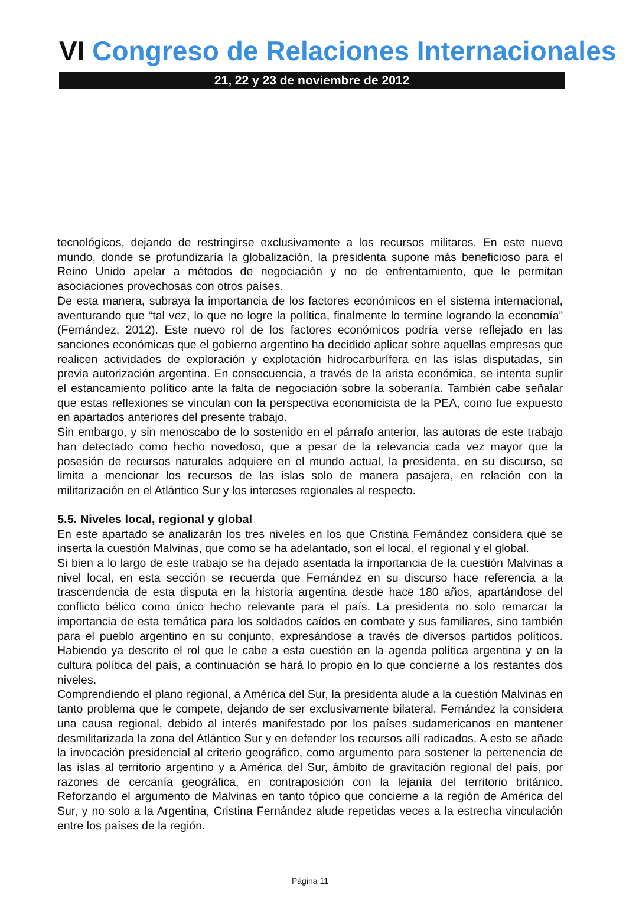VI Congreso de Relaciones Internacionales
21, 22 y 23 de noviembre de 2012
tecnológicos, dejando de restringirse exclusivamente a los recursos militares. En este nuevo mundo, donde se profundizaría la globalización, la presidenta supone más beneficioso para el Reino Unido apelar a métodos de negociación y no de enfrentamiento, que le permitan asociaciones provechosas con otros países.
De esta manera, subraya la importancia de los factores económicos en el sistema internacional, aventurando que “tal vez, lo que no logre la política, finalmente lo termine logrando la economía” (Fernández, 2012). Este nuevo rol de los factores económicos podría verse reflejado en las sanciones económicas que el gobierno argentino ha decidido aplicar sobre aquellas empresas que realicen actividades de exploración y explotación hidrocarburífera en las islas disputadas, sin previa autorización argentina. En consecuencia, a través de la arista económica, se intenta suplir el estancamiento político ante la falta de negociación sobre la soberanía. También cabe señalar que estas reflexiones se vinculan con la perspectiva economicista de la PEA, como fue expuesto en apartados anteriores del presente trabajo.
Sin embargo, y sin menoscabo de lo sostenido en el párrafo anterior, las autoras de este trabajo han detectado como hecho novedoso, que a pesar de la relevancia cada vez mayor que la posesión de recursos naturales adquiere en el mundo actual, la presidenta, en su discurso, se limita a mencionar los recursos de las islas solo de manera pasajera, en relación con la militarización en el Atlántico Sur y los intereses regionales al respecto.
5.5. Niveles local, regional y global
En este apartado se analizarán los tres niveles en los que Cristina Fernández considera que se inserta la cuestión Malvinas, que como se ha adelantado, son el local, el regional y el global.
Si bien a lo largo de este trabajo se ha dejado asentada la importancia de la cuestión Malvinas a nivel local, en esta sección se recuerda que Fernández en su discurso hace referencia a la trascendencia de esta disputa en la historia argentina desde hace 180 años, apartándose del conflicto bélico como único hecho relevante para el país. La presidenta no solo remarcar la importancia de esta temática para los soldados caídos en combate y sus familiares, sino también para el pueblo argentino en su conjunto, expresándose a través de diversos partidos políticos. Habiendo ya descrito el rol que le cabe a esta cuestión en la agenda política argentina y en la cultura política del país, a continuación se hará lo propio en lo que concierne a los restantes dos niveles.
Comprendiendo el plano regional, a América del Sur, la presidenta alude a la cuestión Malvinas en tanto problema que le compete, dejando de ser exclusivamente bilateral. Fernández la considera una causa regional, debido al interés manifestado por los países sudamericanos en mantener desmilitarizada la zona del Atlántico Sur y en defender los recursos allí radicados. A esto se añade la invocación presidencial al criterio geográfico, como argumento para sostener la pertenencia de las islas al territorio argentino y a América del Sur, ámbito de gravitación regional del país, por razones de cercanía geográfica, en contraposición con la lejanía del territorio británico. Reforzando el argumento de Malvinas en tanto tópico que concierne a la región de América del Sur, y no solo a la Argentina, Cristina Fernández alude repetidas veces a la estrecha vinculación entre los países de la región.
Página 11